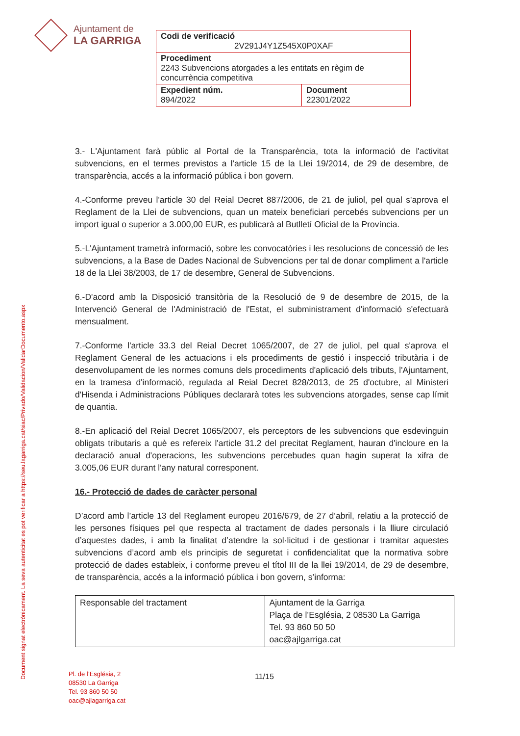Ajuntament de
LA GARRIGA
| Codi de verificació 2V291J4Y1Z545X0P0XAF | |
| Procediment 2243 Subvencions atorgades a les entitats en règim de concurrència competitiva | |
| Expedient núm. 894/2022 | Document 22301/2022 |
Document signat electrònicament. La seva autenticitat es pot verificar a https://seu.lagarriga.cat/siac/Privado/Validacion/ValidarDocumento.aspx
3.- L'Ajuntament farà públic al Portal de la Transparència, tota la informació de l'activitat subvencions, en el termes previstos a l'article 15 de la Llei 19/2014, de 29 de desembre, de transparència, accés a la informació pública i bon govern.
4.-Conforme preveu l'article 30 del Reial Decret 887/2006, de 21 de juliol, pel qual s'aprova el Reglament de la Llei de subvencions, quan un mateix beneficiari percebés subvencions per un import igual o superior a 3.000,00 EUR, es publicarà al Butlletí Oficial de la Província.
5.-L'Ajuntament trametrà informació, sobre les convocatòries i les resolucions de concessió de les subvencions, a la Base de Dades Nacional de Subvencions per tal de donar compliment a l'article 18 de la Llei 38/2003, de 17 de desembre, General de Subvencions.
6.-D'acord amb la Disposició transitòria de la Resolució de 9 de desembre de 2015, de la Intervenció General de l'Administració de l'Estat, el subministrament d'informació s'efectuarà mensualment.
7.-Conforme l'article 33.3 del Reial Decret 1065/2007, de 27 de juliol, pel qual s'aprova el Reglament General de les actuacions i els procediments de gestió i inspecció tributària i de desenvolupament de les normes comuns dels procediments d'aplicació dels tributs, l'Ajuntament, en la tramesa d'informació, regulada al Reial Decret 828/2013, de 25 d'octubre, al Ministeri d'Hisenda i Administracions Públiques declararà totes les subvencions atorgades, sense cap límit de quantia.
8.-En aplicació del Reial Decret 1065/2007, els perceptors de les subvencions que esdevinguin obligats tributaris a què es refereix l'article 31.2 del precitat Reglament, hauran d'incloure en la declaració anual d'operacions, les subvencions percebudes quan hagin superat la xifra de 3.005,06 EUR durant l'any natural corresponent.
16.- Protecció de dades de caràcter personal
D’acord amb l’article 13 del Reglament europeu 2016/679, de 27 d’abril, relatiu a la protecció de les persones físiques pel que respecta al tractament de dades personals i la lliure circulació d’aquestes dades, i amb la finalitat d’atendre la sol·licitud i de gestionar i tramitar aquestes subvencions d’acord amb els principis de seguretat i confidencialitat que la normativa sobre protecció de dades estableix, i conforme preveu el títol III de la llei 19/2014, de 29 de desembre, de transparència, accés a la informació pública i bon govern, s’informa:
| Responsable del tractament | Ajuntament de la Garriga Plaça de l’Església, 2 08530 La Garriga Tel. 93 860 50 50 oac@ajlgarriga.cat |
Pl. de l’Església, 2
08530 La Garriga
Tel. 93 860 50 50
oac@ajlagarriga.cat
11/15